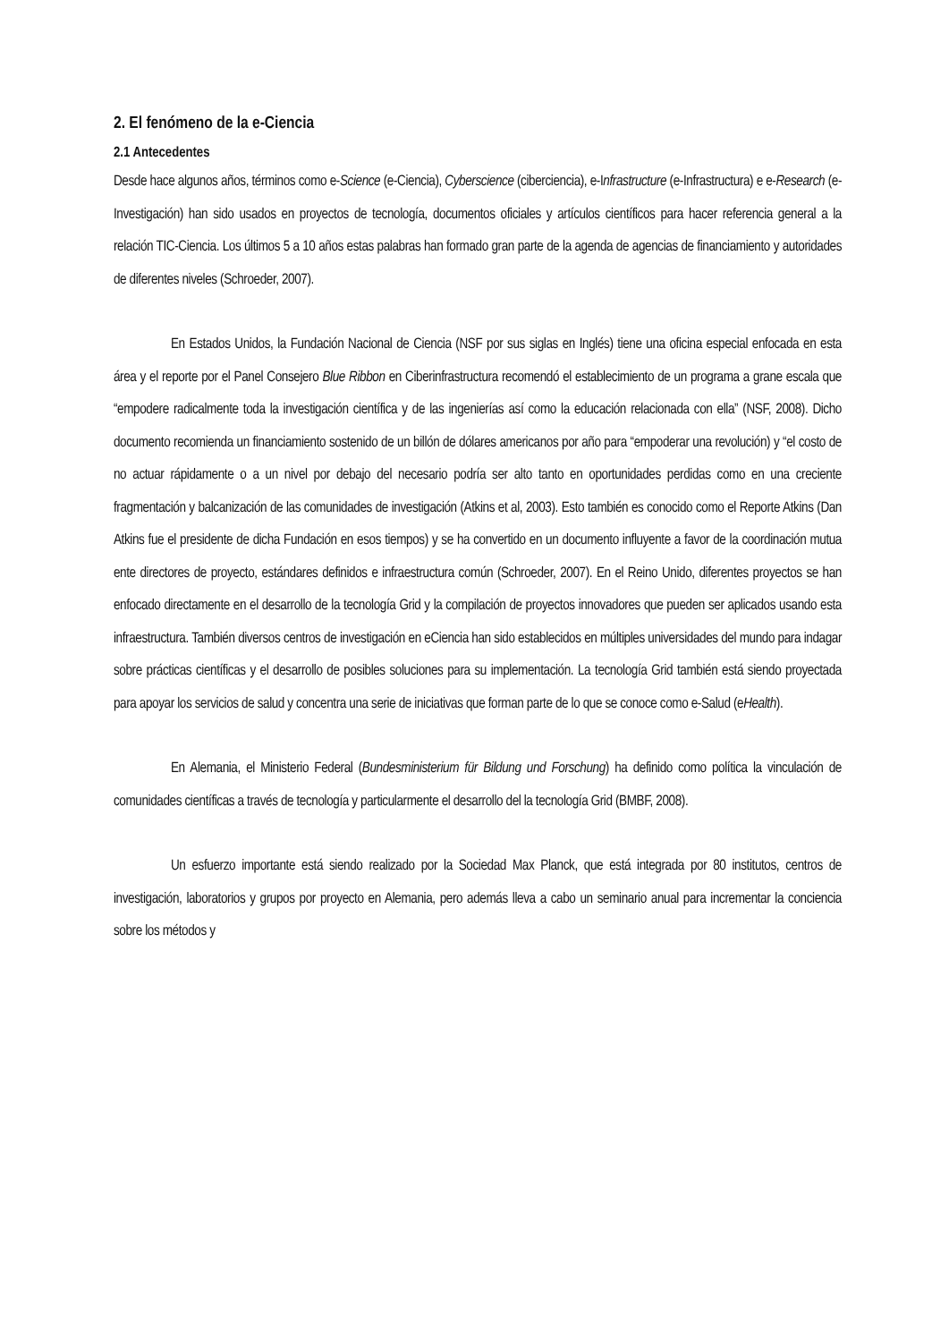2. El fenómeno de la e-Ciencia
2.1 Antecedentes
Desde hace algunos años, términos como e-Science (e-Ciencia), Cyberscience (ciberciencia), e-Infrastructure (e-Infrastructura) e e-Research (e-Investigación) han sido usados en proyectos de tecnología, documentos oficiales y artículos científicos para hacer referencia general a la relación TIC-Ciencia. Los últimos 5 a 10 años estas palabras han formado gran parte de la agenda de agencias de financiamiento y autoridades de diferentes niveles (Schroeder, 2007).
En Estados Unidos, la Fundación Nacional de Ciencia (NSF por sus siglas en Inglés) tiene una oficina especial enfocada en esta área y el reporte por el Panel Consejero Blue Ribbon en Ciberinfrastructura recomendó el establecimiento de un programa a grane escala que “empodere radicalmente toda la investigación científica y de las ingenierías así como la educación relacionada con ella” (NSF, 2008). Dicho documento recomienda un financiamiento sostenido de un billón de dólares americanos por año para “empoderar una revolución) y “el costo de no actuar rápidamente o a un nivel por debajo del necesario podría ser alto tanto en oportunidades perdidas como en una creciente fragmentación y balcanización de las comunidades de investigación (Atkins et al, 2003). Esto también es conocido como el Reporte Atkins (Dan Atkins fue el presidente de dicha Fundación en esos tiempos) y se ha convertido en un documento influyente a favor de la coordinación mutua ente directores de proyecto, estándares definidos e infraestructura común (Schroeder, 2007). En el Reino Unido, diferentes proyectos se han enfocado directamente en el desarrollo de la tecnología Grid y la compilación de proyectos innovadores que pueden ser aplicados usando esta infraestructura. También diversos centros de investigación en eCiencia han sido establecidos en múltiples universidades del mundo para indagar sobre prácticas científicas y el desarrollo de posibles soluciones para su implementación. La tecnología Grid también está siendo proyectada para apoyar los servicios de salud y concentra una serie de iniciativas que forman parte de lo que se conoce como e-Salud (eHealth).
En Alemania, el Ministerio Federal (Bundesministerium für Bildung und Forschung) ha definido como política la vinculación de comunidades científicas a través de tecnología y particularmente el desarrollo del la tecnología Grid (BMBF, 2008).
Un esfuerzo importante está siendo realizado por la Sociedad Max Planck, que está integrada por 80 institutos, centros de investigación, laboratorios y grupos por proyecto en Alemania, pero además lleva a cabo un seminario anual para incrementar la conciencia sobre los métodos y